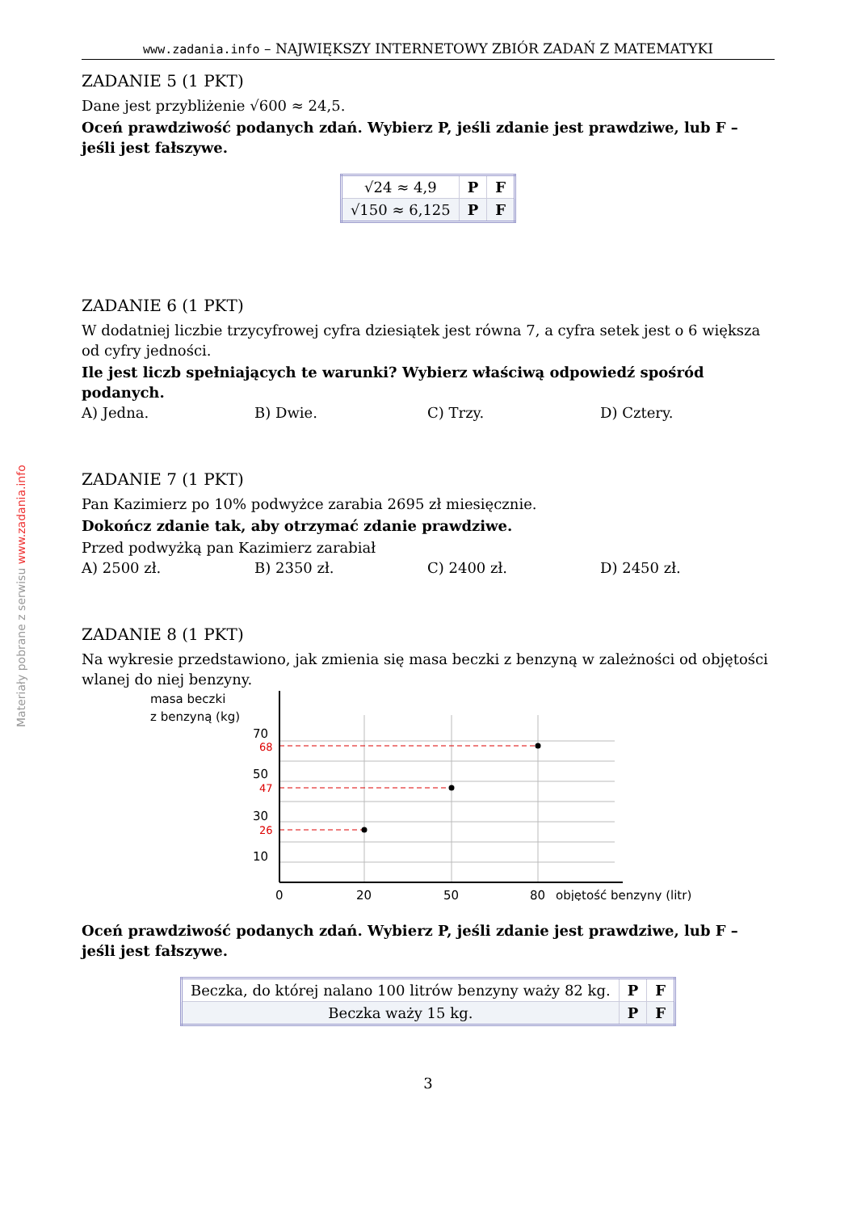Materiały pobrane z serwisu www.zadania.info
www.zadania.info – NAJWIĘKSZY INTERNETOWY ZBIÓR ZADAŃ Z MATEMATYKI
ZADANIE 5 (1 PKT)
Dane jest przybliżenie √600 ≈ 24,5.
Oceń prawdziwość podanych zdań. Wybierz P, jeśli zdanie jest prawdziwe, lub F – jeśli jest fałszywe.
| √24 ≈ 4,9 | P | F |
| √150 ≈ 6,125 | P | F |
ZADANIE 6 (1 PKT)
W dodatniej liczbie trzycyfrowej cyfra dziesiątek jest równa 7, a cyfra setek jest o 6 większa od cyfry jedności.
Ile jest liczb spełniających te warunki? Wybierz właściwą odpowiedź spośród podanych.
A) Jedna. B) Dwie. C) Trzy. D) Cztery.
ZADANIE 7 (1 PKT)
Pan Kazimierz po 10% podwyżce zarabia 2695 zł miesięcznie.
Dokończ zdanie tak, aby otrzymać zdanie prawdziwe.
Przed podwyżką pan Kazimierz zarabiał
A) 2500 zł. B) 2350 zł. C) 2400 zł. D) 2450 zł.
ZADANIE 8 (1 PKT)
Na wykresie przedstawiono, jak zmienia się masa beczki z benzyną w zależności od objętości wlanej do niej benzyny.
masa beczki
z benzyną (kg)
70
50
30
10
68
47
26
0
20
50
80
objętość benzyny (litr)
Oceń prawdziwość podanych zdań. Wybierz P, jeśli zdanie jest prawdziwe, lub F – jeśli jest fałszywe.
| Beczka, do której nalano 100 litrów benzyny waży 82 kg. | P | F |
| Beczka waży 15 kg. | P | F |
3